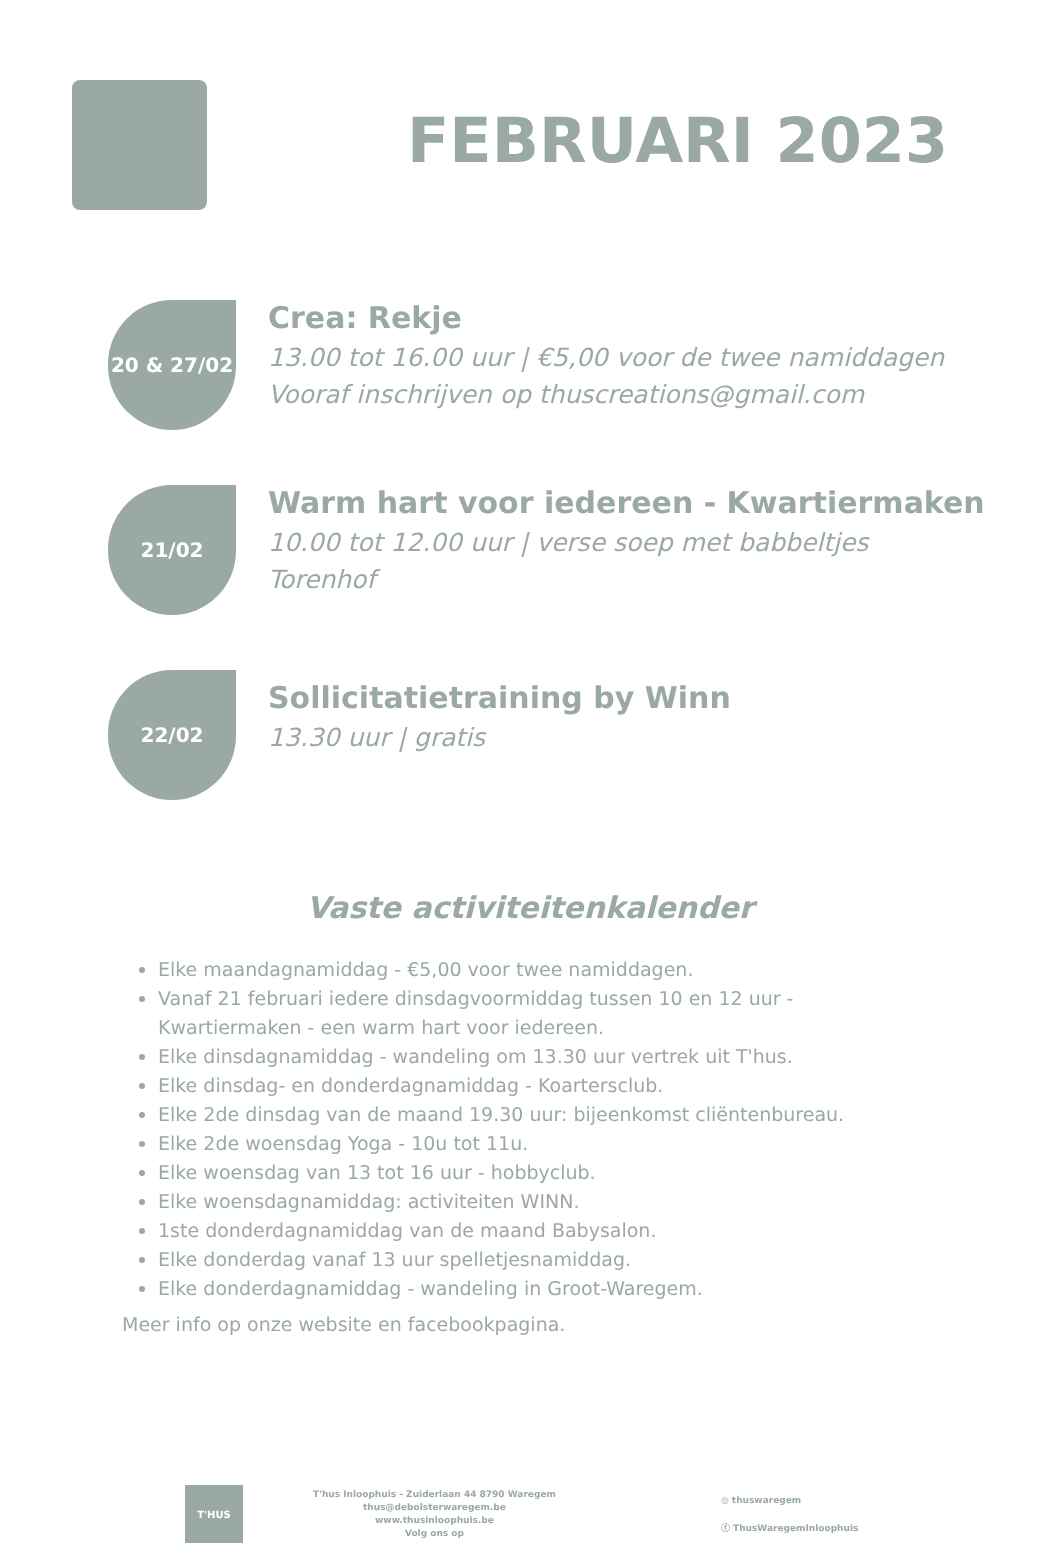FEBRUARI 2023
20 & 27/02
Crea: Rekje
13.00 tot 16.00 uur | €5,00 voor de twee namiddagen
Vooraf inschrijven op thuscreations@gmail.com
21/02
Warm hart voor iedereen - Kwartiermaken
10.00 tot 12.00 uur | verse soep met babbeltjes
Torenhof
22/02
Sollicitatietraining by Winn
13.30 uur | gratis
Vaste activiteitenkalender
Elke maandagnamiddag - €5,00 voor twee namiddagen.
Vanaf 21 februari iedere dinsdagvoormiddag tussen 10 en 12 uur - Kwartiermaken - een warm hart voor iedereen.
Elke dinsdagnamiddag - wandeling om 13.30 uur vertrek uit T'hus.
Elke dinsdag- en donderdagnamiddag - Koartersclub.
Elke 2de dinsdag van de maand 19.30 uur: bijeenkomst cliëntenbureau.
Elke 2de woensdag Yoga - 10u tot 11u.
Elke woensdag van 13 tot 16 uur - hobbyclub.
Elke woensdagnamiddag: activiteiten WINN.
1ste donderdagnamiddag van de maand Babysalon.
Elke donderdag vanaf 13 uur spelletjesnamiddag.
Elke donderdagnamiddag - wandeling in Groot-Waregem.
Meer info op onze website en facebookpagina.
T'HUS
T'hus Inloophuis - Zuiderlaan 44 8790 Waregem
thus@debolsterwaregem.be
www.thusinloophuis.be
Volg ons op
◎ thuswaregem
ⓕ ThusWaregemInloophuis